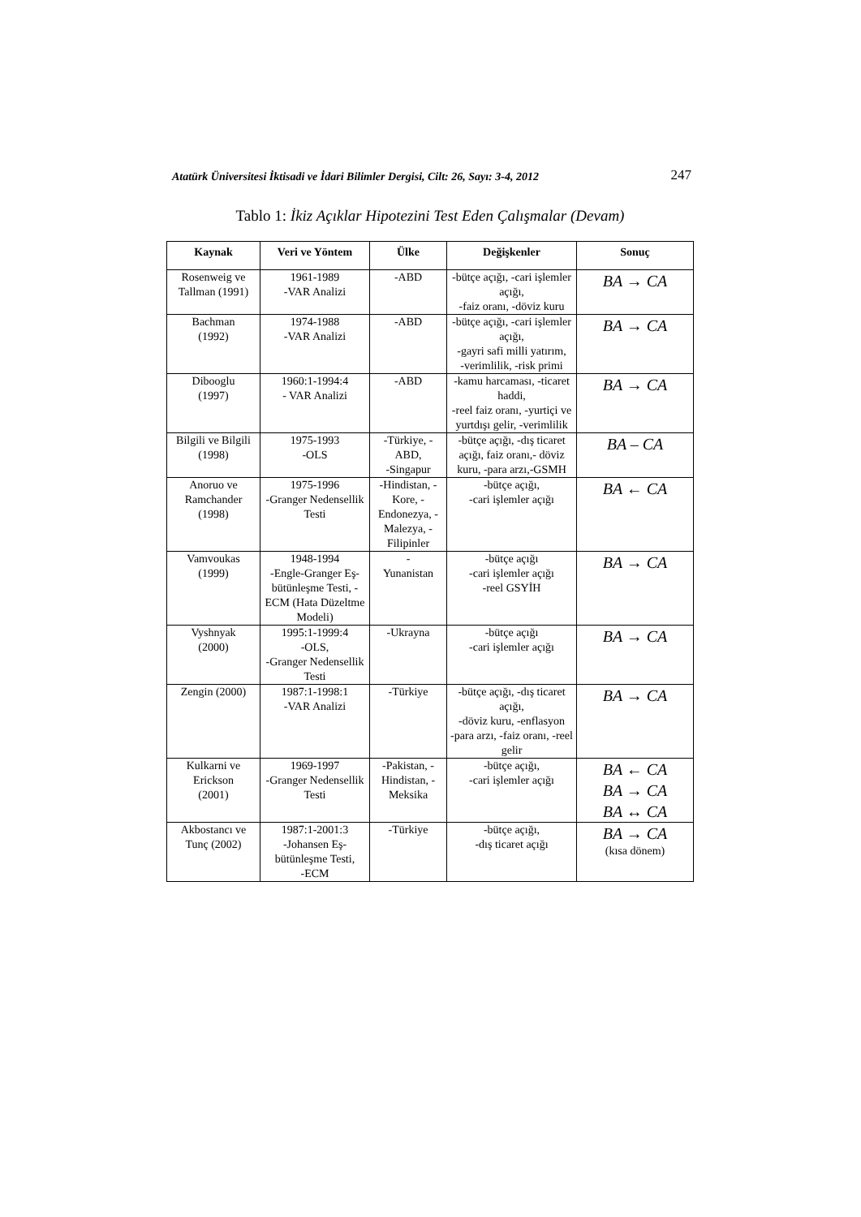Atatürk Üniversitesi İktisadi ve İdari Bilimler Dergisi, Cilt: 26, Sayı: 3-4, 2012 247
Tablo 1: İkiz Açıklar Hipotezini Test Eden Çalışmalar (Devam)
| Kaynak | Veri ve Yöntem | Ülke | Değişkenler | Sonuç |
| --- | --- | --- | --- | --- |
| Rosenweig ve Tallman (1991) | 1961-1989 -VAR Analizi | -ABD | -bütçe açığı, -cari işlemler açığı, -faiz oranı, -döviz kuru | BA → CA |
| Bachman (1992) | 1974-1988 -VAR Analizi | -ABD | -bütçe açığı, -cari işlemler açığı, -gayri safi milli yatırım, -verimlilik, -risk primi | BA → CA |
| Dibooglu (1997) | 1960:1-1994:4 - VAR Analizi | -ABD | -kamu harcaması, -ticaret haddi, -reel faiz oranı, -yurtiçi ve yurtdışı gelir, -verimlilik | BA → CA |
| Bilgili ve Bilgili (1998) | 1975-1993 -OLS | -Türkiye, -ABD, -Singapur | -bütçe açığı, -dış ticaret açığı, faiz oranı,- döviz kuru, -para arzı,-GSMH | BA – CA |
| Anoruo ve Ramchander (1998) | 1975-1996 -Granger Nedensellik Testi | -Hindistan, -Kore, -Endonezya, -Malezya, -Filipinler | -bütçe açığı, -cari işlemler açığı | BA ← CA |
| Vamvoukas (1999) | 1948-1994 -Engle-Granger Eş-bütünleşme Testi, -ECM (Hata Düzeltme Modeli) | - Yunanistan | -bütçe açığı -cari işlemler açığı -reel GSYİH | BA → CA |
| Vyshnyak (2000) | 1995:1-1999:4 -OLS, -Granger Nedensellik Testi | -Ukrayna | -bütçe açığı -cari işlemler açığı | BA → CA |
| Zengin (2000) | 1987:1-1998:1 -VAR Analizi | -Türkiye | -bütçe açığı, -dış ticaret açığı, -döviz kuru, -enflasyon -para arzı, -faiz oranı, -reel gelir | BA → CA |
| Kulkarni ve Erickson (2001) | 1969-1997 -Granger Nedensellik Testi | -Pakistan, -Hindistan, -Meksika | -bütçe açığı, -cari işlemler açığı | BA ← CA BA → CA BA ↔ CA |
| Akbostancı ve Tunç (2002) | 1987:1-2001:3 -Johansen Eş-bütünleşme Testi, -ECM | -Türkiye | -bütçe açığı, -dış ticaret açığı | BA → CA (kısa dönem) |